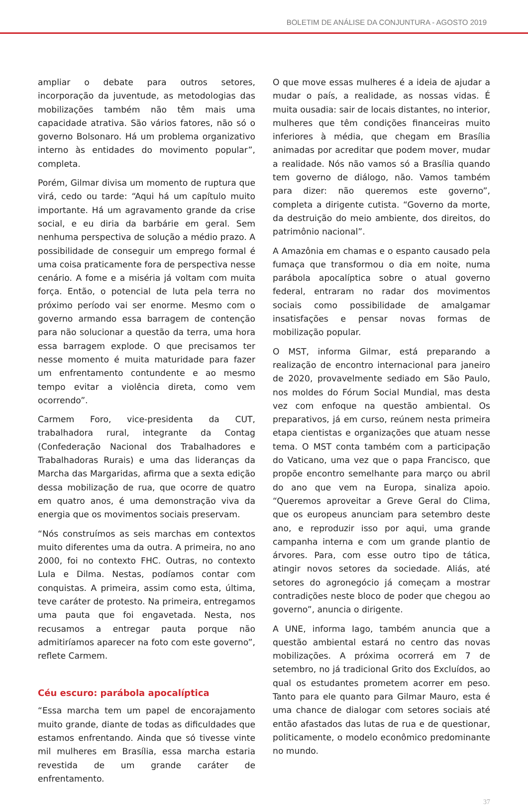BOLETIM DE ANÁLISE DA CONJUNTURA - AGOSTO 2019
ampliar o debate para outros setores, incorporação da juventude, as metodologias das mobilizações também não têm mais uma capacidade atrativa. São vários fatores, não só o governo Bolsonaro. Há um problema organizativo interno às entidades do movimento popular”, completa.
Porém, Gilmar divisa um momento de ruptura que virá, cedo ou tarde: “Aqui há um capítulo muito importante. Há um agravamento grande da crise social, e eu diria da barbárie em geral. Sem nenhuma perspectiva de solução a médio prazo. A possibilidade de conseguir um emprego formal é uma coisa praticamente fora de perspectiva nesse cenário. A fome e a miséria já voltam com muita força. Então, o potencial de luta pela terra no próximo período vai ser enorme. Mesmo com o governo armando essa barragem de contenção para não solucionar a questão da terra, uma hora essa barragem explode. O que precisamos ter nesse momento é muita maturidade para fazer um enfrentamento contundente e ao mesmo tempo evitar a violência direta, como vem ocorrendo”.
Carmem Foro, vice-presidenta da CUT, trabalhadora rural, integrante da Contag (Confederação Nacional dos Trabalhadores e Trabalhadoras Rurais) e uma das lideranças da Marcha das Margaridas, afirma que a sexta edição dessa mobilização de rua, que ocorre de quatro em quatro anos, é uma demonstração viva da energia que os movimentos sociais preservam.
“Nós construímos as seis marchas em contextos muito diferentes uma da outra. A primeira, no ano 2000, foi no contexto FHC. Outras, no contexto Lula e Dilma. Nestas, podíamos contar com conquistas. A primeira, assim como esta, última, teve caráter de protesto. Na primeira, entregamos uma pauta que foi engavetada. Nesta, nos recusamos a entregar pauta porque não admitiríamos aparecer na foto com este governo”, reflete Carmem.
Céu escuro: parábola apocalíptica
“Essa marcha tem um papel de encorajamento muito grande, diante de todas as dificuldades que estamos enfrentando. Ainda que só tivesse vinte mil mulheres em Brasília, essa marcha estaria revestida de um grande caráter de enfrentamento.
O que move essas mulheres é a ideia de ajudar a mudar o país, a realidade, as nossas vidas. É muita ousadia: sair de locais distantes, no interior, mulheres que têm condições financeiras muito inferiores à média, que chegam em Brasília animadas por acreditar que podem mover, mudar a realidade. Nós não vamos só a Brasília quando tem governo de diálogo, não. Vamos também para dizer: não queremos este governo”, completa a dirigente cutista. “Governo da morte, da destruição do meio ambiente, dos direitos, do patrimônio nacional”.
A Amazônia em chamas e o espanto causado pela fumaça que transformou o dia em noite, numa parábola apocalíptica sobre o atual governo federal, entraram no radar dos movimentos sociais como possibilidade de amalgamar insatisfações e pensar novas formas de mobilização popular.
O MST, informa Gilmar, está preparando a realização de encontro internacional para janeiro de 2020, provavelmente sediado em São Paulo, nos moldes do Fórum Social Mundial, mas desta vez com enfoque na questão ambiental. Os preparativos, já em curso, reúnem nesta primeira etapa cientistas e organizações que atuam nesse tema. O MST conta também com a participação do Vaticano, uma vez que o papa Francisco, que propõe encontro semelhante para março ou abril do ano que vem na Europa, sinaliza apoio. “Queremos aproveitar a Greve Geral do Clima, que os europeus anunciam para setembro deste ano, e reproduzir isso por aqui, uma grande campanha interna e com um grande plantio de árvores. Para, com esse outro tipo de tática, atingir novos setores da sociedade. Aliás, até setores do agronegócio já começam a mostrar contradições neste bloco de poder que chegou ao governo”, anuncia o dirigente.
A UNE, informa Iago, também anuncia que a questão ambiental estará no centro das novas mobilizações. A próxima ocorrerá em 7 de setembro, no já tradicional Grito dos Excluídos, ao qual os estudantes prometem acorrer em peso. Tanto para ele quanto para Gilmar Mauro, esta é uma chance de dialogar com setores sociais até então afastados das lutas de rua e de questionar, politicamente, o modelo econômico predominante no mundo.
37